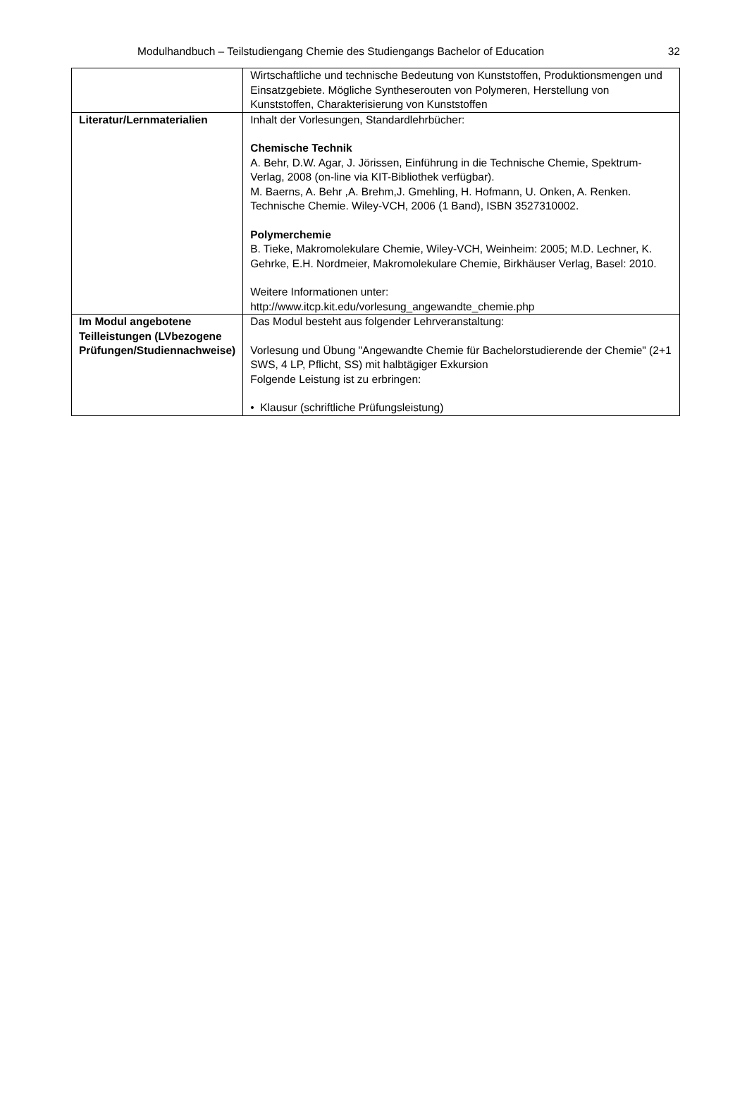Modulhandbuch – Teilstudiengang Chemie des Studiengangs Bachelor of Education 32
| | Wirtschaftliche und technische Bedeutung von Kunststoffen, Produktionsmengen und Einsatzgebiete. Mögliche Syntheserouten von Polymeren, Herstellung von Kunststoffen, Charakterisierung von Kunststoffen |
| Literatur/Lernmaterialien | Inhalt der Vorlesungen, Standardlehrbücher: Chemische Technik A. Behr, D.W. Agar, J. Jörissen, Einführung in die Technische Chemie, Spektrum-Verlag, 2008 (on-line via KIT-Bibliothek verfügbar). M. Baerns, A. Behr ,A. Brehm,J. Gmehling, H. Hofmann, U. Onken, A. Renken. Technische Chemie. Wiley-VCH, 2006 (1 Band), ISBN 3527310002. Polymerchemie B. Tieke, Makromolekulare Chemie, Wiley-VCH, Weinheim: 2005; M.D. Lechner, K. Gehrke, E.H. Nordmeier, Makromolekulare Chemie, Birkhäuser Verlag, Basel: 2010. Weitere Informationen unter: http://www.itcp.kit.edu/vorlesung_angewandte_chemie.php |
| Im Modul angebotene Teilleistungen (LVbezogene Prüfungen/Studiennachweise) | Das Modul besteht aus folgender Lehrveranstaltung: Vorlesung und Übung "Angewandte Chemie für Bachelorstudierende der Chemie" (2+1 SWS, 4 LP, Pflicht, SS) mit halbtägiger Exkursion Folgende Leistung ist zu erbringen: • Klausur (schriftliche Prüfungsleistung) |